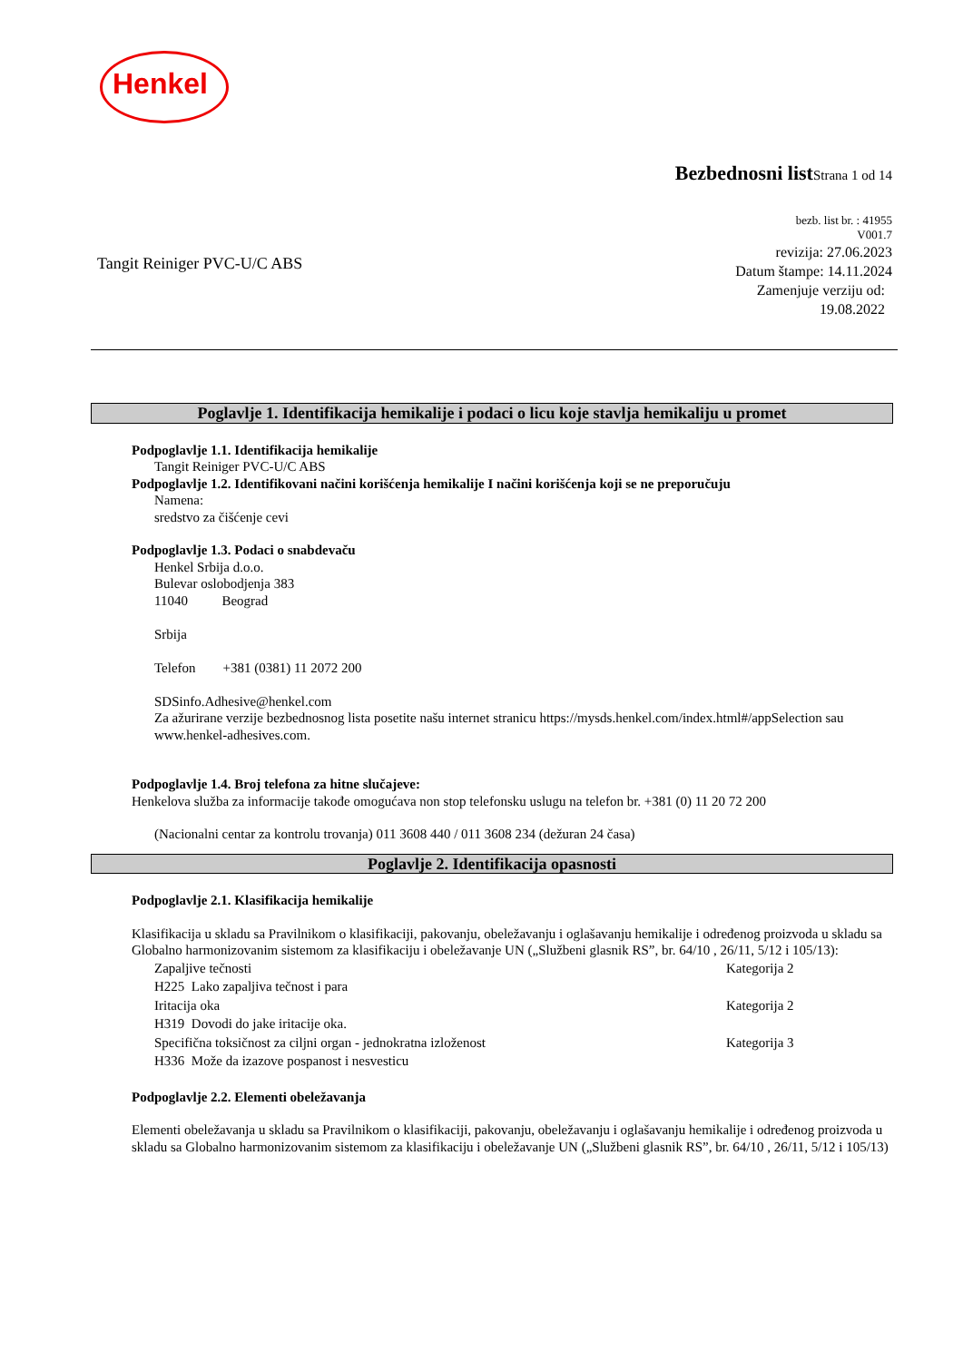Henkel
Bezbednosni list Strana 1 od 14
bezb. list br. : 41955
V001.7
revizija: 27.06.2023
Datum štampe: 14.11.2024
Zamenjuje verziju od:
19.08.2022
Tangit Reiniger PVC-U/C ABS
Poglavlje 1. Identifikacija hemikalije i podaci o licu koje stavlja hemikaliju u promet
Podpoglavlje 1.1. Identifikacija hemikalije
Tangit Reiniger PVC-U/C ABS
Podpoglavlje 1.2. Identifikovani načini korišćenja hemikalije I načini korišćenja koji se ne preporučuju
Namena:
sredstvo za čišćenje cevi
Podpoglavlje 1.3. Podaci o snabdevaču
Henkel Srbija d.o.o.
Bulevar oslobodjenja 383
11040 Beograd
Srbija
Telefon +381 (0381) 11 2072 200
SDSinfo.Adhesive@henkel.com
Za ažurirane verzije bezbednosnog lista posetite našu internet stranicu https://mysds.henkel.com/index.html#/appSelection sau www.henkel-adhesives.com.
Podpoglavlje 1.4. Broj telefona za hitne slučajeve:
Henkelova služba za informacije takođe omogućava non stop telefonsku uslugu na telefon br. +381 (0) 11 20 72 200
(Nacionalni centar za kontrolu trovanja) 011 3608 440 / 011 3608 234 (dežuran 24 časa)
Poglavlje 2. Identifikacija opasnosti
Podpoglavlje 2.1. Klasifikacija hemikalije
Klasifikacija u skladu sa Pravilnikom o klasifikaciji, pakovanju, obeležavanju i oglašavanju hemikalije i određenog proizvoda u skladu sa Globalno harmonizovanim sistemom za klasifikaciju i obeležavanje UN („Službeni glasnik RS”, br. 64/10 , 26/11, 5/12 i 105/13):
Zapaljive tečnosti Kategorija 2
H225 Lako zapaljiva tečnost i para
Iritacija oka Kategorija 2
H319 Dovodi do jake iritacije oka.
Specifična toksičnost za ciljni organ - jednokratna izloženost Kategorija 3
H336 Može da izazove pospanost i nesvesticu
Podpoglavlje 2.2. Elementi obeležavanja
Elementi obeležavanja u skladu sa Pravilnikom o klasifikaciji, pakovanju, obeležavanju i oglašavanju hemikalije i određenog proizvoda u skladu sa Globalno harmonizovanim sistemom za klasifikaciju i obeležavanje UN („Službeni glasnik RS”, br. 64/10 , 26/11, 5/12 i 105/13)